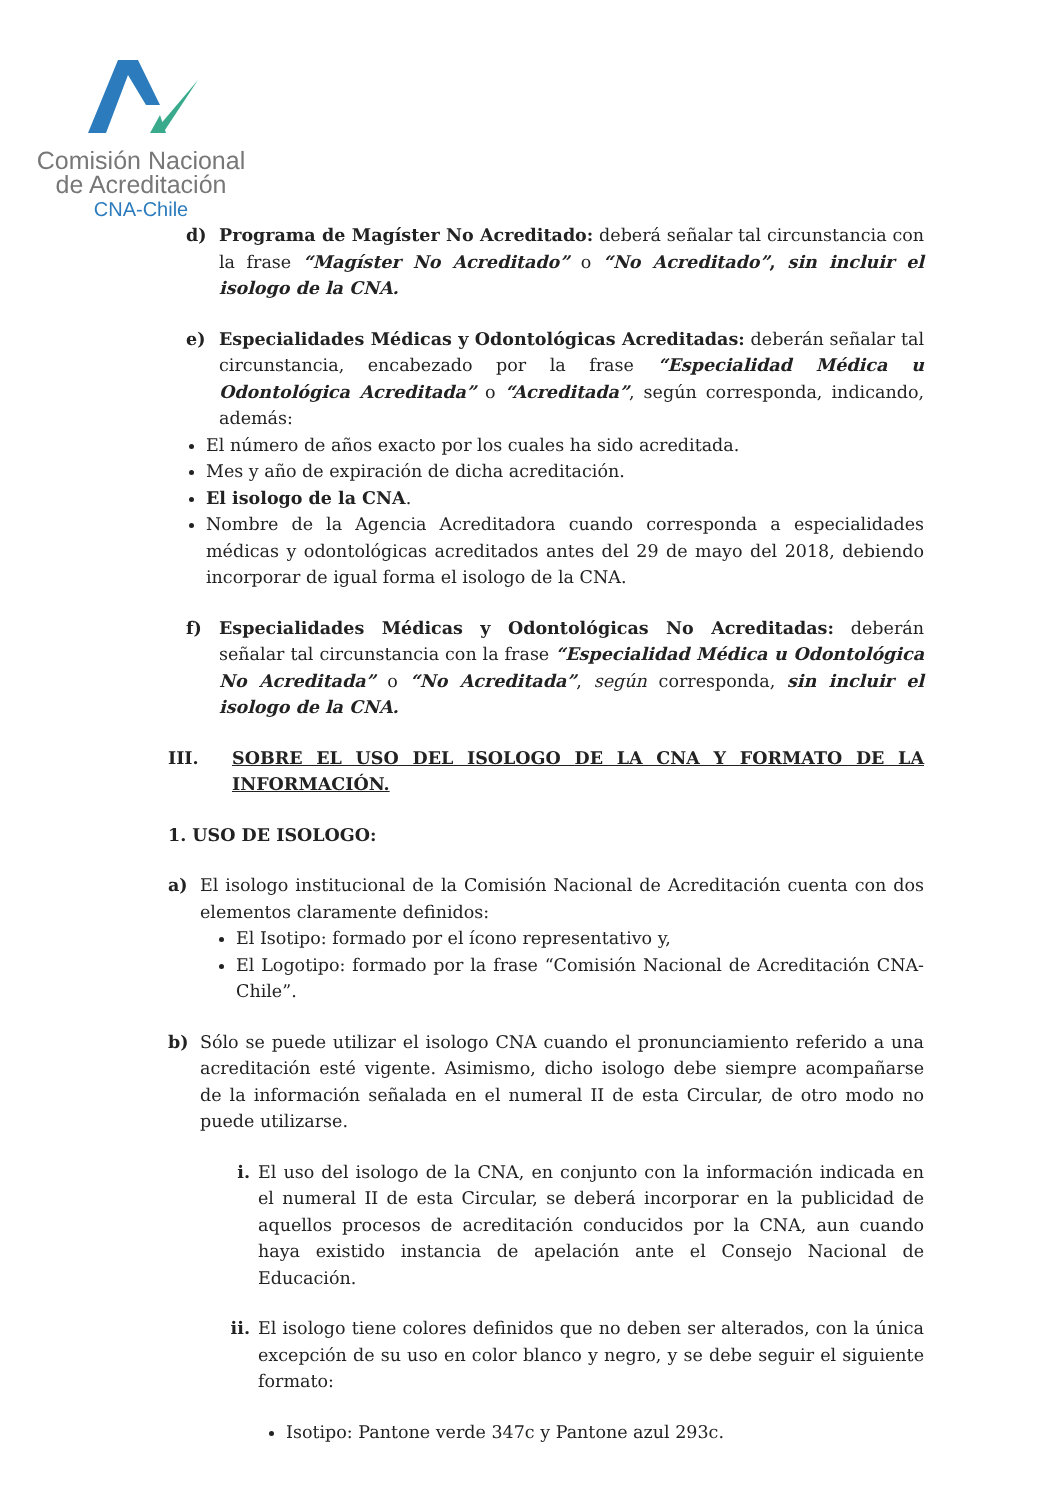Comisión Nacional
de Acreditación
CNA-Chile
d) Programa de Magíster No Acreditado: deberá señalar tal circunstancia con la frase “Magíster No Acreditado” o “No Acreditado”, sin incluir el isologo de la CNA.
e) Especialidades Médicas y Odontológicas Acreditadas: deberán señalar tal circunstancia, encabezado por la frase “Especialidad Médica u Odontológica Acreditada” o “Acreditada”, según corresponda, indicando, además:
El número de años exacto por los cuales ha sido acreditada.
Mes y año de expiración de dicha acreditación.
El isologo de la CNA.
Nombre de la Agencia Acreditadora cuando corresponda a especialidades médicas y odontológicas acreditados antes del 29 de mayo del 2018, debiendo incorporar de igual forma el isologo de la CNA.
f) Especialidades Médicas y Odontológicas No Acreditadas: deberán señalar tal circunstancia con la frase “Especialidad Médica u Odontológica No Acreditada” o “No Acreditada”, según corresponda, sin incluir el isologo de la CNA.
III. SOBRE EL USO DEL ISOLOGO DE LA CNA Y FORMATO DE LA INFORMACIÓN.
1. USO DE ISOLOGO:
a) El isologo institucional de la Comisión Nacional de Acreditación cuenta con dos elementos claramente definidos:
El Isotipo: formado por el ícono representativo y,
El Logotipo: formado por la frase “Comisión Nacional de Acreditación CNA-Chile”.
b) Sólo se puede utilizar el isologo CNA cuando el pronunciamiento referido a una acreditación esté vigente. Asimismo, dicho isologo debe siempre acompañarse de la información señalada en el numeral II de esta Circular, de otro modo no puede utilizarse.
i. El uso del isologo de la CNA, en conjunto con la información indicada en el numeral II de esta Circular, se deberá incorporar en la publicidad de aquellos procesos de acreditación conducidos por la CNA, aun cuando haya existido instancia de apelación ante el Consejo Nacional de Educación.
ii. El isologo tiene colores definidos que no deben ser alterados, con la única excepción de su uso en color blanco y negro, y se debe seguir el siguiente formato:
Isotipo: Pantone verde 347c y Pantone azul 293c.